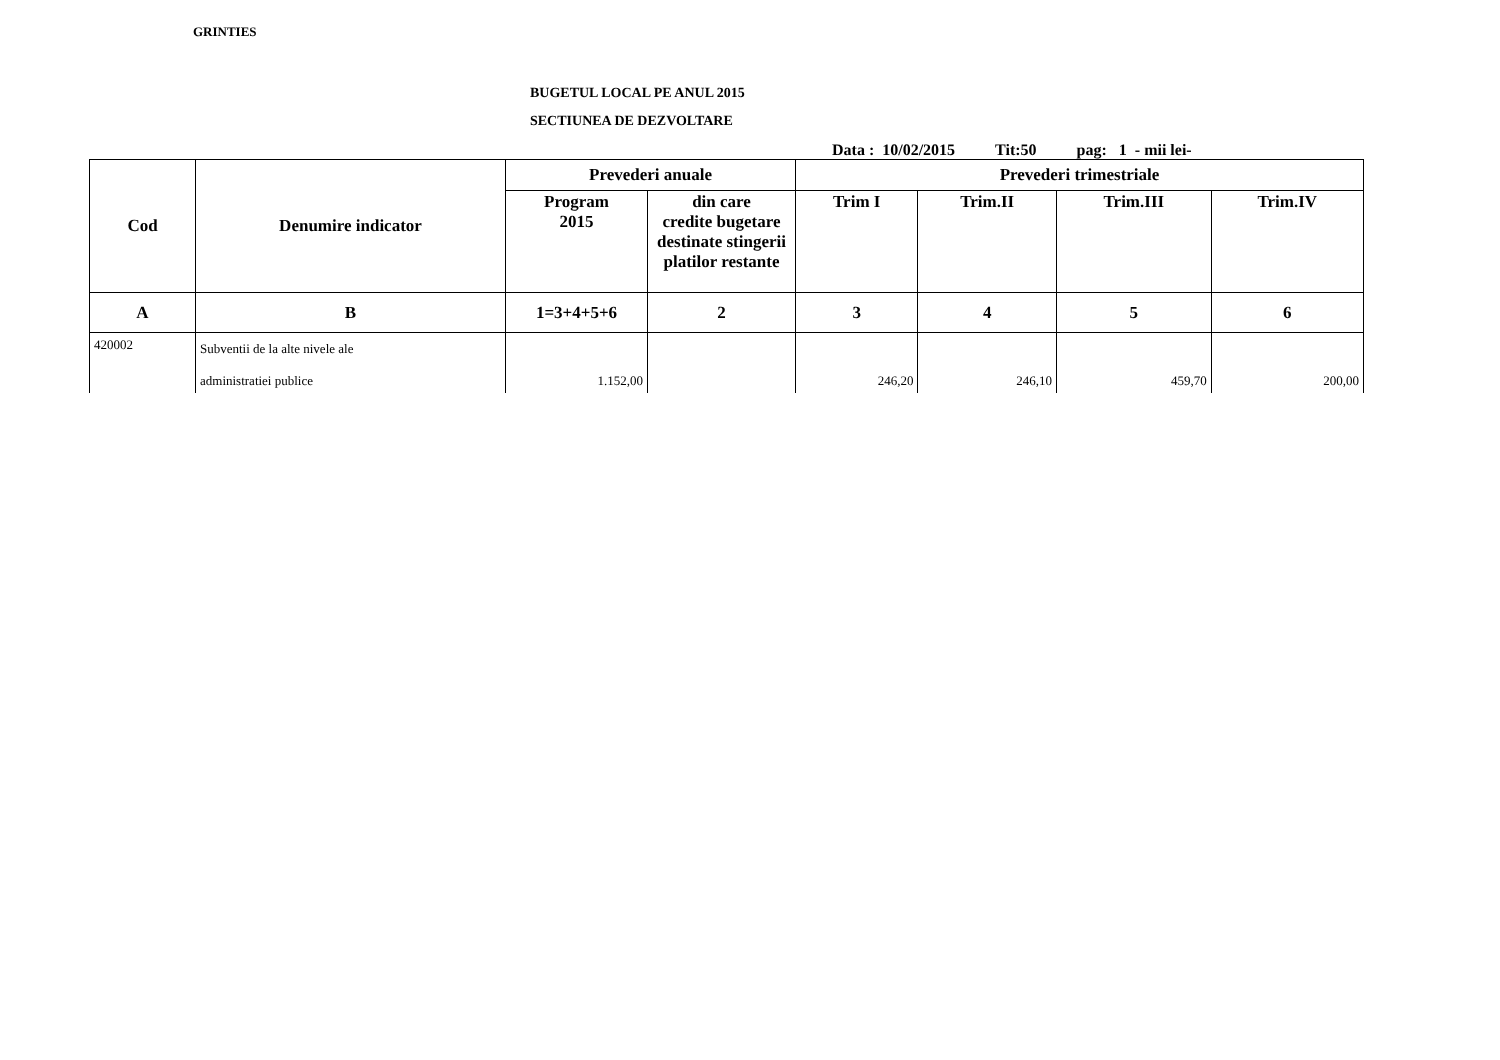GRINTIES
BUGETUL LOCAL PE ANUL 2015
SECTIUNEA DE DEZVOLTARE
Data : 10/02/2015 Tit:50 pag: 1 - mii lei-
| Cod | Denumire indicator | Prevederi anuale | | Prevederi trimestriale | | | |
| --- | --- | --- | --- | --- | --- | --- | --- |
| | | Program 2015 | din care credite bugetare destinate stingerii platilor restante | Trim I | Trim.II | Trim.III | Trim.IV |
| A | B | 1=3+4+5+6 | 2 | 3 | 4 | 5 | 6 |
| 420002 | Subventii de la alte nivele ale administratiei publice | 1.152,00 | | 246,20 | 246,10 | 459,70 | 200,00 |